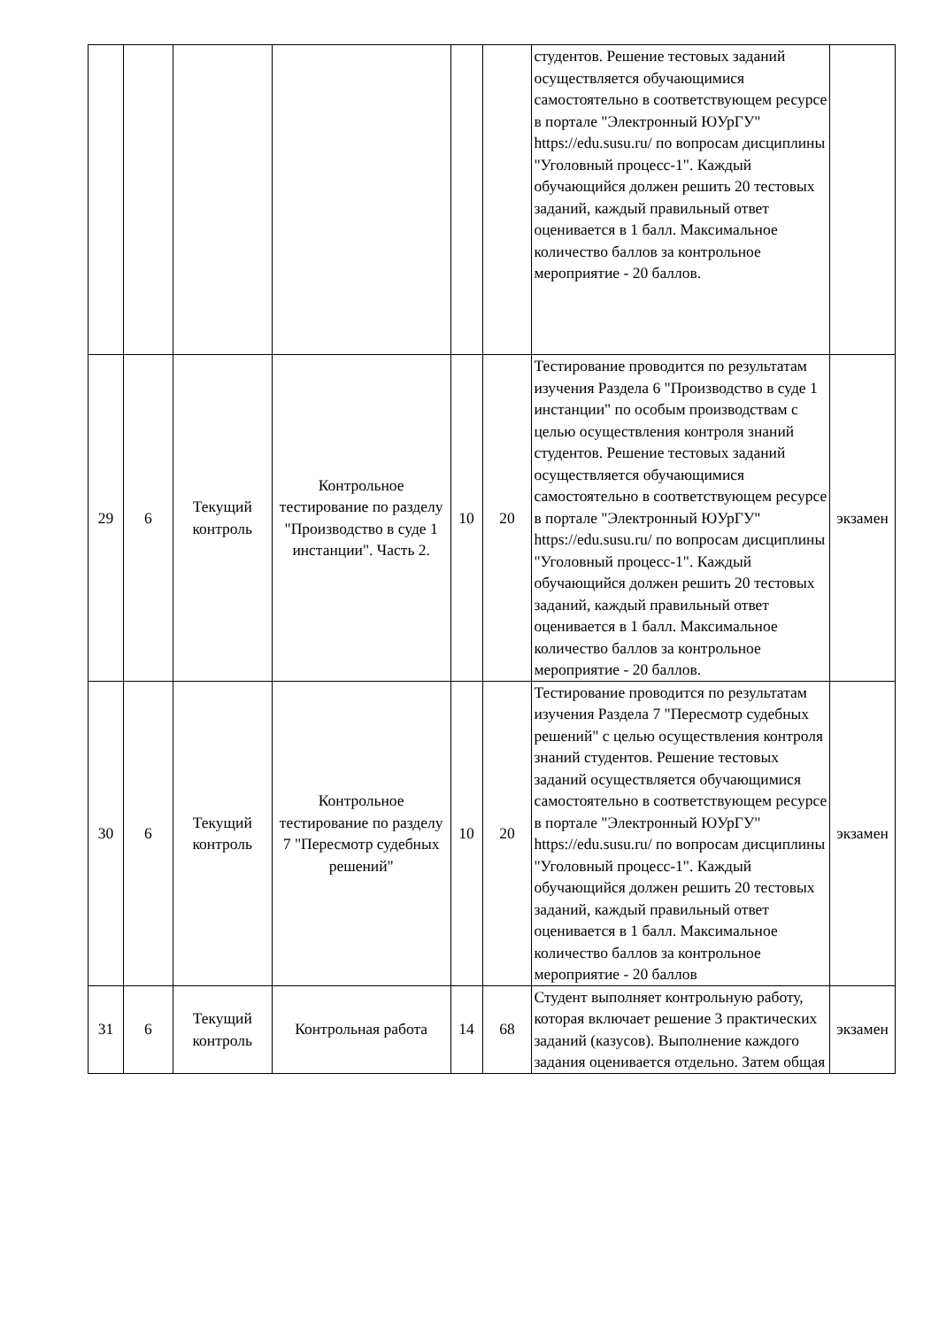| | | | | | | студентов. Решение тестовых заданий осуществляется обучающимися самостоятельно в соответствующем ресурсе в портале "Электронный ЮУрГУ" https://edu.susu.ru/ по вопросам дисциплины "Уголовный процесс-1". Каждый обучающийся должен решить 20 тестовых заданий, каждый правильный ответ оценивается в 1 балл. Максимальное количество баллов за контрольное мероприятие - 20 баллов. | |
| 29 | 6 | Текущий контроль | Контрольное тестирование по разделу "Производство в суде 1 инстанции". Часть 2. | 10 | 20 | Тестирование проводится по результатам изучения Раздела 6 "Производство в суде 1 инстанции" по особым производствам с целью осуществления контроля знаний студентов. Решение тестовых заданий осуществляется обучающимися самостоятельно в соответствующем ресурсе в портале "Электронный ЮУрГУ" https://edu.susu.ru/ по вопросам дисциплины "Уголовный процесс-1". Каждый обучающийся должен решить 20 тестовых заданий, каждый правильный ответ оценивается в 1 балл. Максимальное количество баллов за контрольное мероприятие - 20 баллов. | экзамен |
| 30 | 6 | Текущий контроль | Контрольное тестирование по разделу 7 "Пересмотр судебных решений" | 10 | 20 | Тестирование проводится по результатам изучения Раздела 7 "Пересмотр судебных решений" с целью осуществления контроля знаний студентов. Решение тестовых заданий осуществляется обучающимися самостоятельно в соответствующем ресурсе в портале "Электронный ЮУрГУ" https://edu.susu.ru/ по вопросам дисциплины "Уголовный процесс-1". Каждый обучающийся должен решить 20 тестовых заданий, каждый правильный ответ оценивается в 1 балл. Максимальное количество баллов за контрольное мероприятие - 20 баллов | экзамен |
| 31 | 6 | Текущий контроль | Контрольная работа | 14 | 68 | Студент выполняет контрольную работу, которая включает решение 3 практических заданий (казусов). Выполнение каждого задания оценивается отдельно. Затем общая | экзамен |